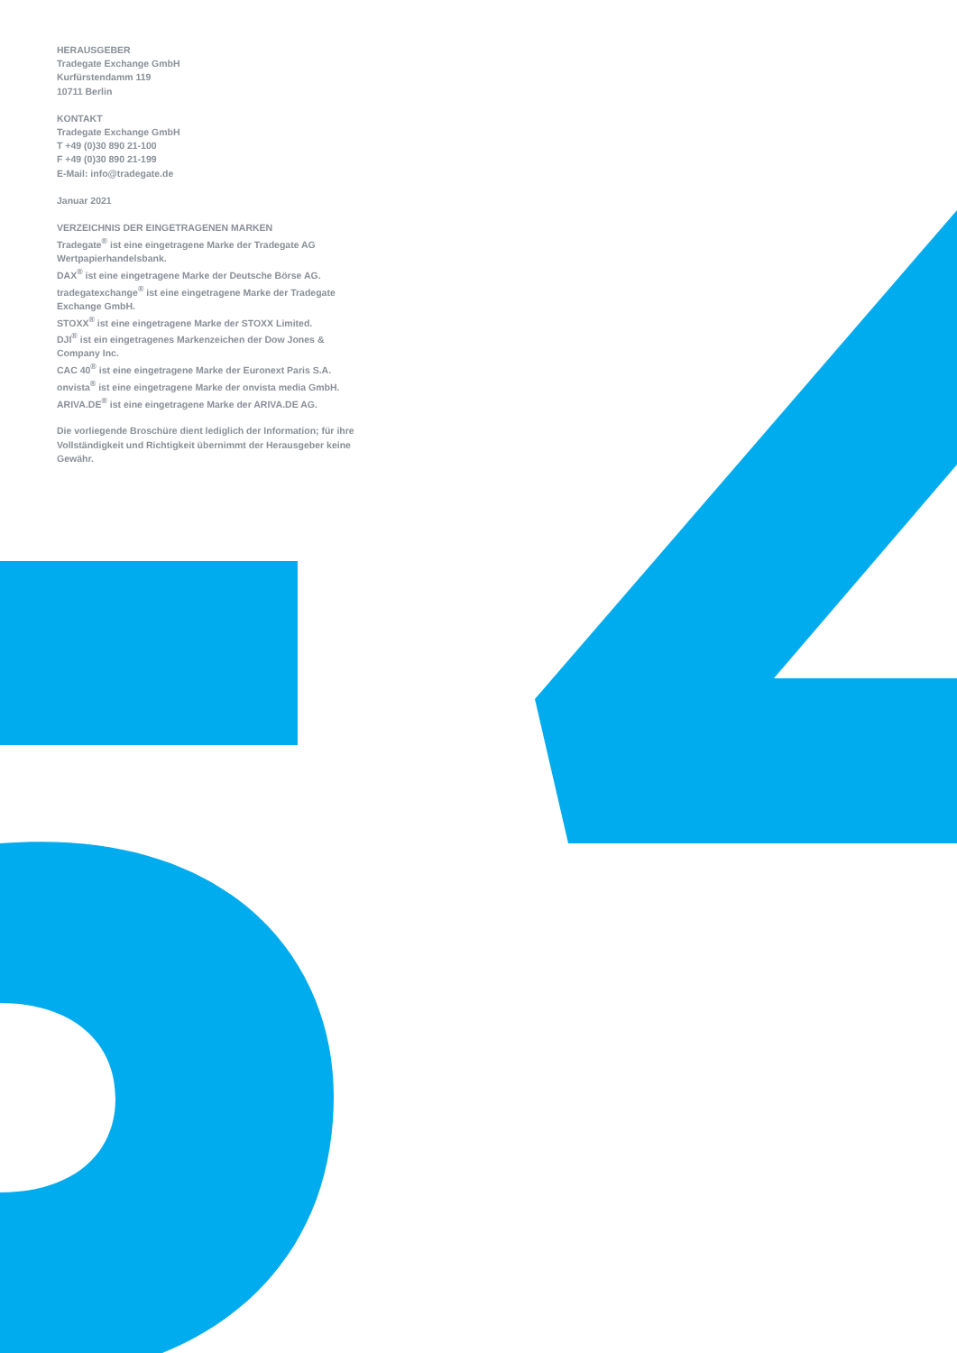HERAUSGEBER
Tradegate Exchange GmbH
Kurfürstendamm 119
10711 Berlin
KONTAKT
Tradegate Exchange GmbH
T +49 (0)30 890 21-100
F +49 (0)30 890 21-199
E-Mail: info@tradegate.de
Januar 2021
VERZEICHNIS DER EINGETRAGENEN MARKEN
Tradegate<sup>®</sup> ist eine eingetragene Marke der Tradegate AG Wertpapierhandelsbank.
DAX<sup>®</sup> ist eine eingetragene Marke der Deutsche Börse AG.
tradegatexchange<sup>®</sup> ist eine eingetragene Marke der Tradegate Exchange GmbH.
STOXX<sup>®</sup> ist eine eingetragene Marke der STOXX Limited.
DJI<sup>®</sup> ist ein eingetragenes Markenzeichen der Dow Jones & Company Inc.
CAC 40<sup>®</sup> ist eine eingetragene Marke der Euronext Paris S.A.
onvista<sup>®</sup> ist eine eingetragene Marke der onvista media GmbH.
ARIVA.DE<sup>®</sup> ist eine eingetragene Marke der ARIVA.DE AG.
Die vorliegende Broschüre dient lediglich der Information; für ihre Vollständigkeit und Richtigkeit übernimmt der Herausgeber keine Gewähr.